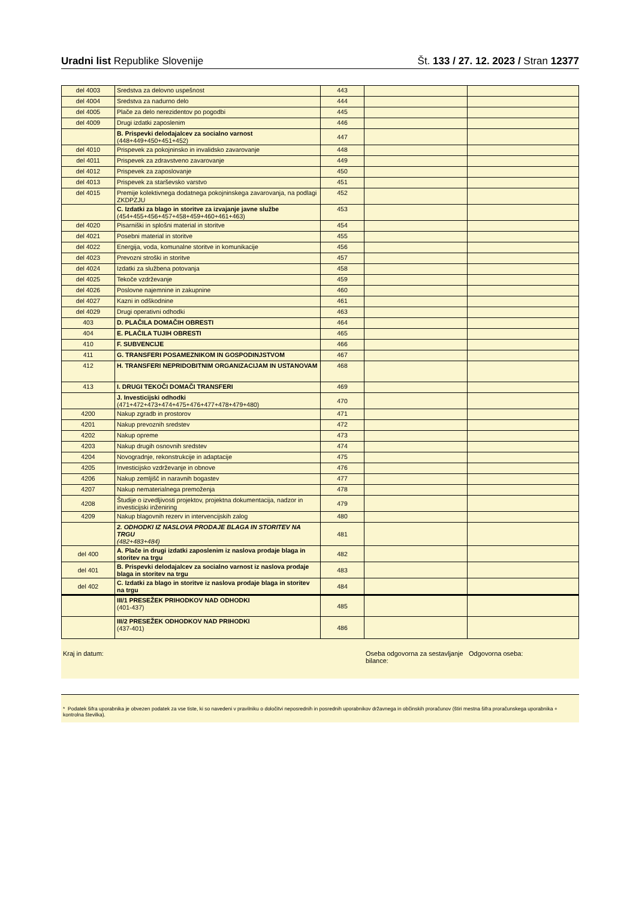Uradni list Republike Slovenije Št. 133 / 27. 12. 2023 / Stran 12377
| del 4003 | Sredstva za delovno uspešnost | 443 | | |
| del 4004 | Sredstva za nadurno delo | 444 | | |
| del 4005 | Plače za delo nerezidentov po pogodbi | 445 | | |
| del 4009 | Drugi izdatki zaposlenim | 446 | | |
| | B. Prispevki delodajalcev za socialno varnost (448+449+450+451+452) | 447 | | |
| del 4010 | Prispevek za pokojninsko in invalidsko zavarovanje | 448 | | |
| del 4011 | Prispevek za zdravstveno zavarovanje | 449 | | |
| del 4012 | Prispevek za zaposlovanje | 450 | | |
| del 4013 | Prispevek za starševsko varstvo | 451 | | |
| del 4015 | Premije kolektivnega dodatnega pokojninskega zavarovanja, na podlagi ZKDPZJU | 452 | | |
| | C. Izdatki za blago in storitve za izvajanje javne službe (454+455+456+457+458+459+460+461+463) | 453 | | |
| del 4020 | Pisarniški in splošni material in storitve | 454 | | |
| del 4021 | Posebni material in storitve | 455 | | |
| del 4022 | Energija, voda, komunalne storitve in komunikacije | 456 | | |
| del 4023 | Prevozni stroški in storitve | 457 | | |
| del 4024 | Izdatki za službena potovanja | 458 | | |
| del 4025 | Tekoče vzdrževanje | 459 | | |
| del 4026 | Poslovne najemnine in zakupnine | 460 | | |
| del 4027 | Kazni in odškodnine | 461 | | |
| del 4029 | Drugi operativni odhodki | 463 | | |
| 403 | D. PLAČILA DOMAČIH OBRESTI | 464 | | |
| 404 | E. PLAČILA TUJIH OBRESTI | 465 | | |
| 410 | F. SUBVENCIJE | 466 | | |
| 411 | G. TRANSFERI POSAMEZNIKOM IN GOSPODINJSTVOM | 467 | | |
| 412 | H. TRANSFERI NEPRIDOBITNIM ORGANIZACIJAM IN USTANOVAM | 468 | | |
| 413 | I. DRUGI TEKOČI DOMAČI TRANSFERI | 469 | | |
| | J. Investicijski odhodki (471+472+473+474+475+476+477+478+479+480) | 470 | | |
| 4200 | Nakup zgradb in prostorov | 471 | | |
| 4201 | Nakup prevoznih sredstev | 472 | | |
| 4202 | Nakup opreme | 473 | | |
| 4203 | Nakup drugih osnovnih sredstev | 474 | | |
| 4204 | Novogradnje, rekonstrukcije in adaptacije | 475 | | |
| 4205 | Investicijsko vzdrževanje in obnove | 476 | | |
| 4206 | Nakup zemljišč in naravnih bogastev | 477 | | |
| 4207 | Nakup nematerialnega premoženja | 478 | | |
| 4208 | Študije o izvedljivosti projektov, projektna dokumentacija, nadzor in investicijski inženiring | 479 | | |
| 4209 | Nakup blagovnih rezerv in intervencijskih zalog | 480 | | |
| | 2. ODHODKI IZ NASLOVA PRODAJE BLAGA IN STORITEV NA TRGU (482+483+484) | 481 | | |
| del 400 | A. Plače in drugi izdatki zaposlenim iz naslova prodaje blaga in storitev na trgu | 482 | | |
| del 401 | B. Prispevki delodajalcev za socialno varnost iz naslova prodaje blaga in storitev na trgu | 483 | | |
| del 402 | C. Izdatki za blago in storitve iz naslova prodaje blaga in storitev na trgu | 484 | | |
| | III/1 PRESEŽEK PRIHODKOV NAD ODHODKI (401-437) | 485 | | |
| | III/2 PRESEŽEK ODHODKOV NAD PRIHODKI (437-401) | 486 | | |
Kraj in datum: Oseba odgovorna za sestavljanje bilance:
Odgovorna oseba:
* Podatek šifra uporabnika je obvezen podatek za vse tiste, ki so navedeni v pravilniku o določitvi neposrednih in posrednih uporabnikov državnega in občinskih proračunov (štiri mestna šifra proračunskega uporabnika + kontrolna številka).